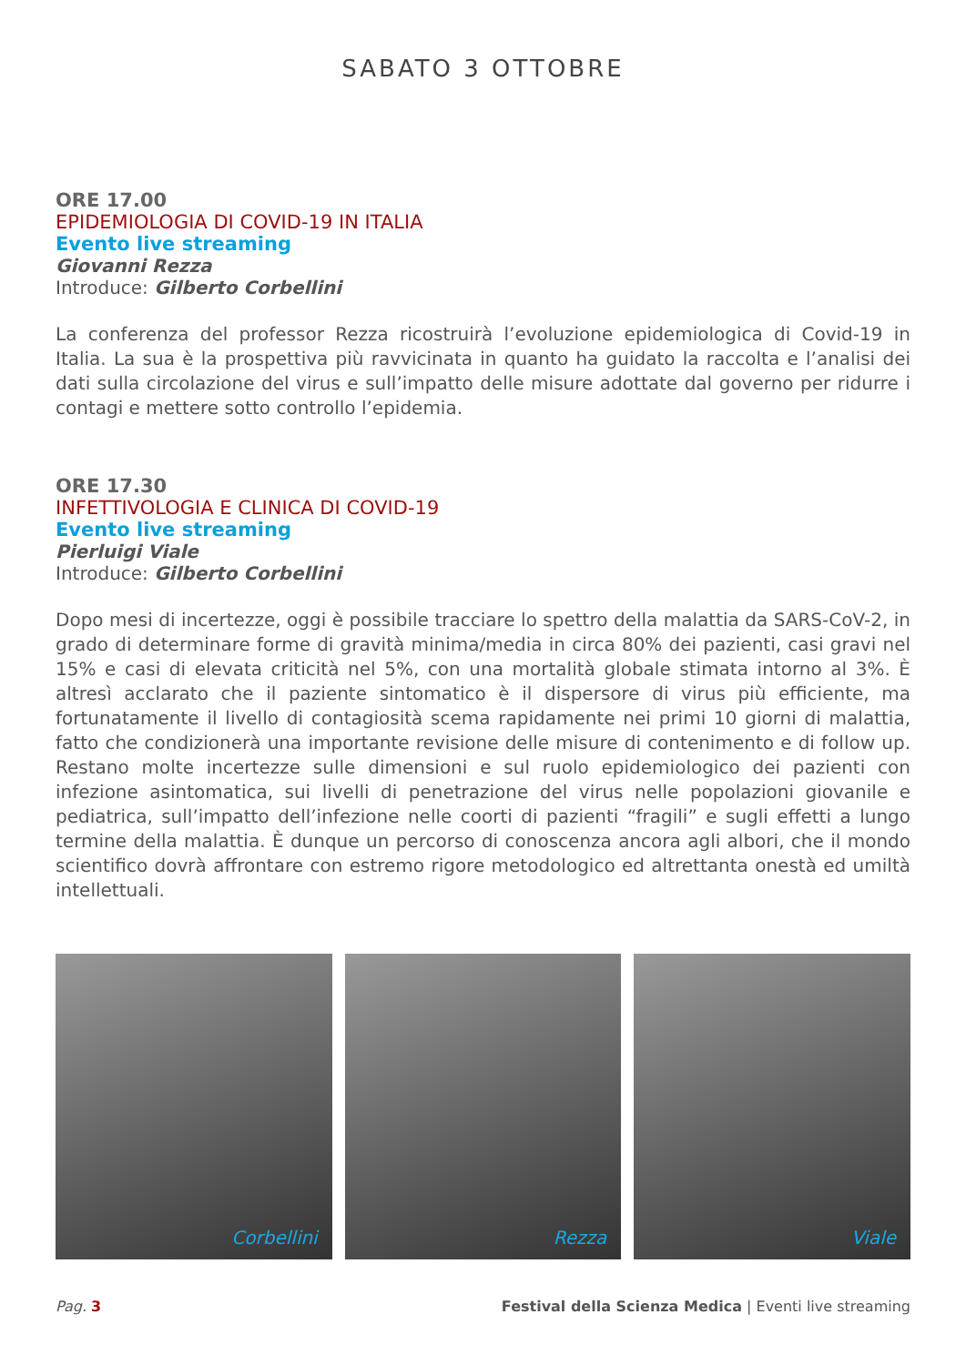SABATO 3 OTTOBRE
ORE 17.00
EPIDEMIOLOGIA DI COVID-19 IN ITALIA
Evento live streaming
Giovanni Rezza
Introduce: Gilberto Corbellini
La conferenza del professor Rezza ricostruirà l’evoluzione epidemiologica di Covid-19 in Italia. La sua è la prospettiva più ravvicinata in quanto ha guidato la raccolta e l’analisi dei dati sulla circolazione del virus e sull’impatto delle misure adottate dal governo per ridurre i contagi e mettere sotto controllo l’epidemia.
ORE 17.30
INFETTIVOLOGIA E CLINICA DI COVID-19
Evento live streaming
Pierluigi Viale
Introduce: Gilberto Corbellini
Dopo mesi di incertezze, oggi è possibile tracciare lo spettro della malattia da SARS-CoV-2, in grado di determinare forme di gravità minima/media in circa 80% dei pazienti, casi gravi nel 15% e casi di elevata criticità nel 5%, con una mortalità globale stimata intorno al 3%. È altresì acclarato che il paziente sintomatico è il dispersore di virus più efficiente, ma fortunatamente il livello di contagiosità scema rapidamente nei primi 10 giorni di malattia, fatto che condizionerà una importante revisione delle misure di contenimento e di follow up. Restano molte incertezze sulle dimensioni e sul ruolo epidemiologico dei pazienti con infezione asintomatica, sui livelli di penetrazione del virus nelle popolazioni giovanile e pediatrica, sull’impatto dell’infezione nelle coorti di pazienti “fragili” e sugli effetti a lungo termine della malattia. È dunque un percorso di conoscenza ancora agli albori, che il mondo scientifico dovrà affrontare con estremo rigore metodologico ed altrettanta onestà ed umiltà intellettuali.
Corbellini
Rezza
Viale
Pag. 3 Festival della Scienza Medica | Eventi live streaming